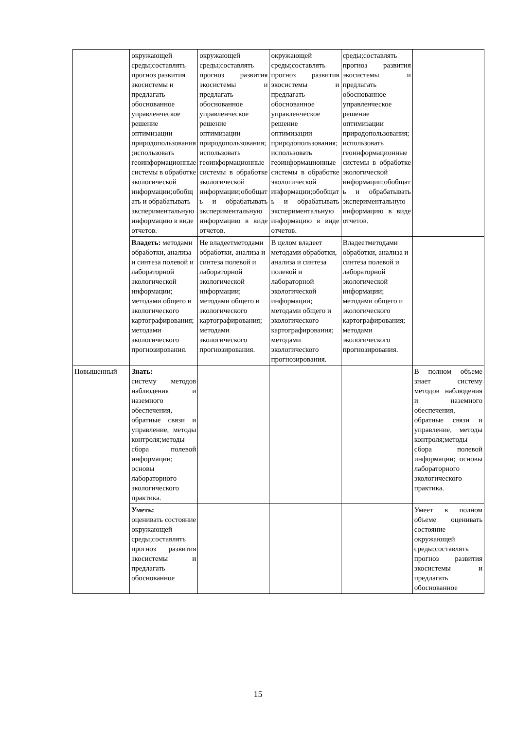| | окружающей среды;составлять прогноз развития экосистемы и предлагать обоснованное управленческое решение оптимизации природопользования;использовать геоинформационные системы в обработке экологической информации;обобщать и обрабатывать экспериментальную информацию в виде отчетов. | окружающей среды;составлять прогноз развития экосистемы и предлагать обоснованное управленческое решение оптимизации природопользования;использовать геоинформационные системы в обработке экологической информации;обобщать и обрабатывать экспериментальную информацию в виде отчетов. | окружающей среды;составлять прогноз развития экосистемы и предлагать обоснованное управленческое решение оптимизации природопользования;использовать геоинформационные системы в обработке экологической информации;обобщать и обрабатывать экспериментальную информацию в виде отчетов. | среды;составлять прогноз развития экосистемы и предлагать обоснованное управленческое решение оптимизации природопользования;использовать геоинформационные системы в обработке экологической информации;обобщать и обрабатывать экспериментальную информацию в виде отчетов. | |
| | Владеть: методами обработки, анализа и синтеза полевой и лабораторной экологической информации; методами общего и экологического картографирования; методами экологического прогнозирования. | Не владеетметодами обработки, анализа и синтеза полевой и лабораторной экологической информации; методами общего и экологического картографирования; методами экологического прогнозирования. | В целом владеет методами обработки, анализа и синтеза полевой и лабораторной экологической информации; методами общего и экологического картографирования; методами экологического прогнозирования. | Владеетметодами обработки, анализа и синтеза полевой и лабораторной экологической информации; методами общего и экологического картографирования; методами экологического прогнозирования. | |
| Повышенный | Знать: систему методов наблюдения и наземного обеспечения, обратные связи и управление, методы контроля;методы сбора полевой информации; основы лабораторного экологического практика. | | | | В полном объеме знает систему методов наблюдения и наземного обеспечения, обратные связи и управление, методы контроля;методы сбора полевой информации; основы лабораторного экологического практика. |
| | Уметь: оценивать состояние окружающей среды;составлять прогноз развития экосистемы и предлагать обоснованное | | | | Умеет в полном объеме оценивать состояние окружающей среды;составлять прогноз развития экосистемы и предлагать обоснованное |
15